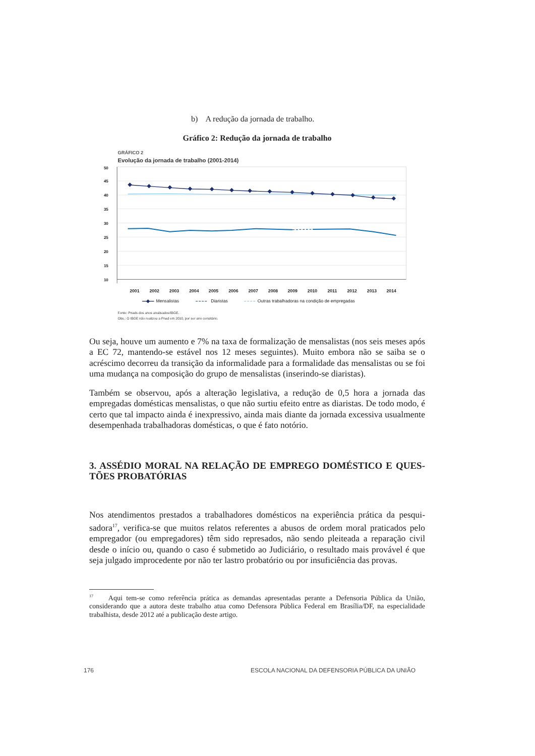b) A redução da jornada de trabalho.
Gráfico 2: Redução da jornada de trabalho
GRÁFICO 2
Evolução da jornada de trabalho (2001-2014)
50
45
40
35
30
25
20
15
10
2001
2002
2003
2004
2005
2006
2007
2008
2009
2010
2011
2012
2013
2014
Mensalistas
Diaristas
Outras trabalhadoras na condição de empregadas
Fonte: Pnads dos anos analisados/IBGE.
Obs.: O IBGE não realizou a Pnad em 2010, por ser ano censitário.
Ou seja, houve um aumento e 7% na taxa de formalização de mensalistas (nos seis meses após a EC 72, mantendo-se estável nos 12 meses seguintes). Muito embora não se saiba se o acréscimo decorreu da transição da informalidade para a formalidade das mensalistas ou se foi uma mudança na composição do grupo de mensalistas (inserindo-se diaristas).
Também se observou, após a alteração legislativa, a redução de 0,5 hora a jornada das empregadas domésticas mensalistas, o que não surtiu efeito entre as diaristas. De todo modo, é certo que tal impacto ainda é inexpressivo, ainda mais diante da jornada excessiva usualmente desempenhada trabalhadoras domésticas, o que é fato notório.
3. ASSÉDIO MORAL NA RELAÇÃO DE EMPREGO DOMÉSTICO E QUES-TÕES PROBATÓRIAS
Nos atendimentos prestados a trabalhadores domésticos na experiência prática da pesqui-sadora<sup>17</sup>, verifica-se que muitos relatos referentes a abusos de ordem moral praticados pelo empregador (ou empregadores) têm sido represados, não sendo pleiteada a reparação civil desde o início ou, quando o caso é submetido ao Judiciário, o resultado mais provável é que seja julgado improcedente por não ter lastro probatório ou por insuficiência das provas.
<sup>17</sup> Aqui tem-se como referência prática as demandas apresentadas perante a Defensoria Pública da União, considerando que a autora deste trabalho atua como Defensora Pública Federal em Brasília/DF, na especialidade trabalhista, desde 2012 até a publicação deste artigo.
176 ESCOLA NACIONAL DA DEFENSORIA PÚBLICA DA UNIÃO